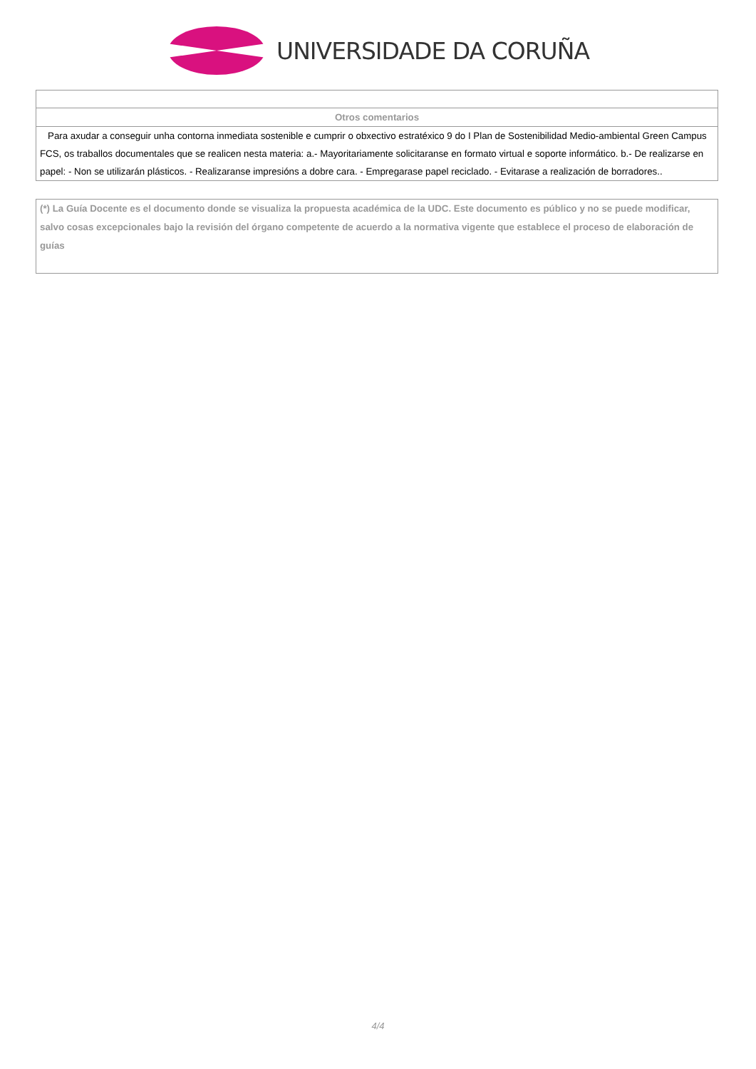UNIVERSIDADE DA CORUÑA
| Otros comentarios |
| Para axudar a conseguir unha contorna inmediata sostenible e cumprir o obxectivo estratéxico 9 do I Plan de Sostenibilidad Medio-ambiental Green Campus FCS, os traballos documentales que se realicen nesta materia: a.- Mayoritariamente solicitaranse en formato virtual e soporte informático. b.- De realizarse en papel: - Non se utilizarán plásticos. - Realizaranse impresións a dobre cara. - Empregarase papel reciclado. - Evitarase a realización de borradores.. |
(*) La Guía Docente es el documento donde se visualiza la propuesta académica de la UDC. Este documento es público y no se puede modificar, salvo cosas excepcionales bajo la revisión del órgano competente de acuerdo a la normativa vigente que establece el proceso de elaboración de guías
4/4